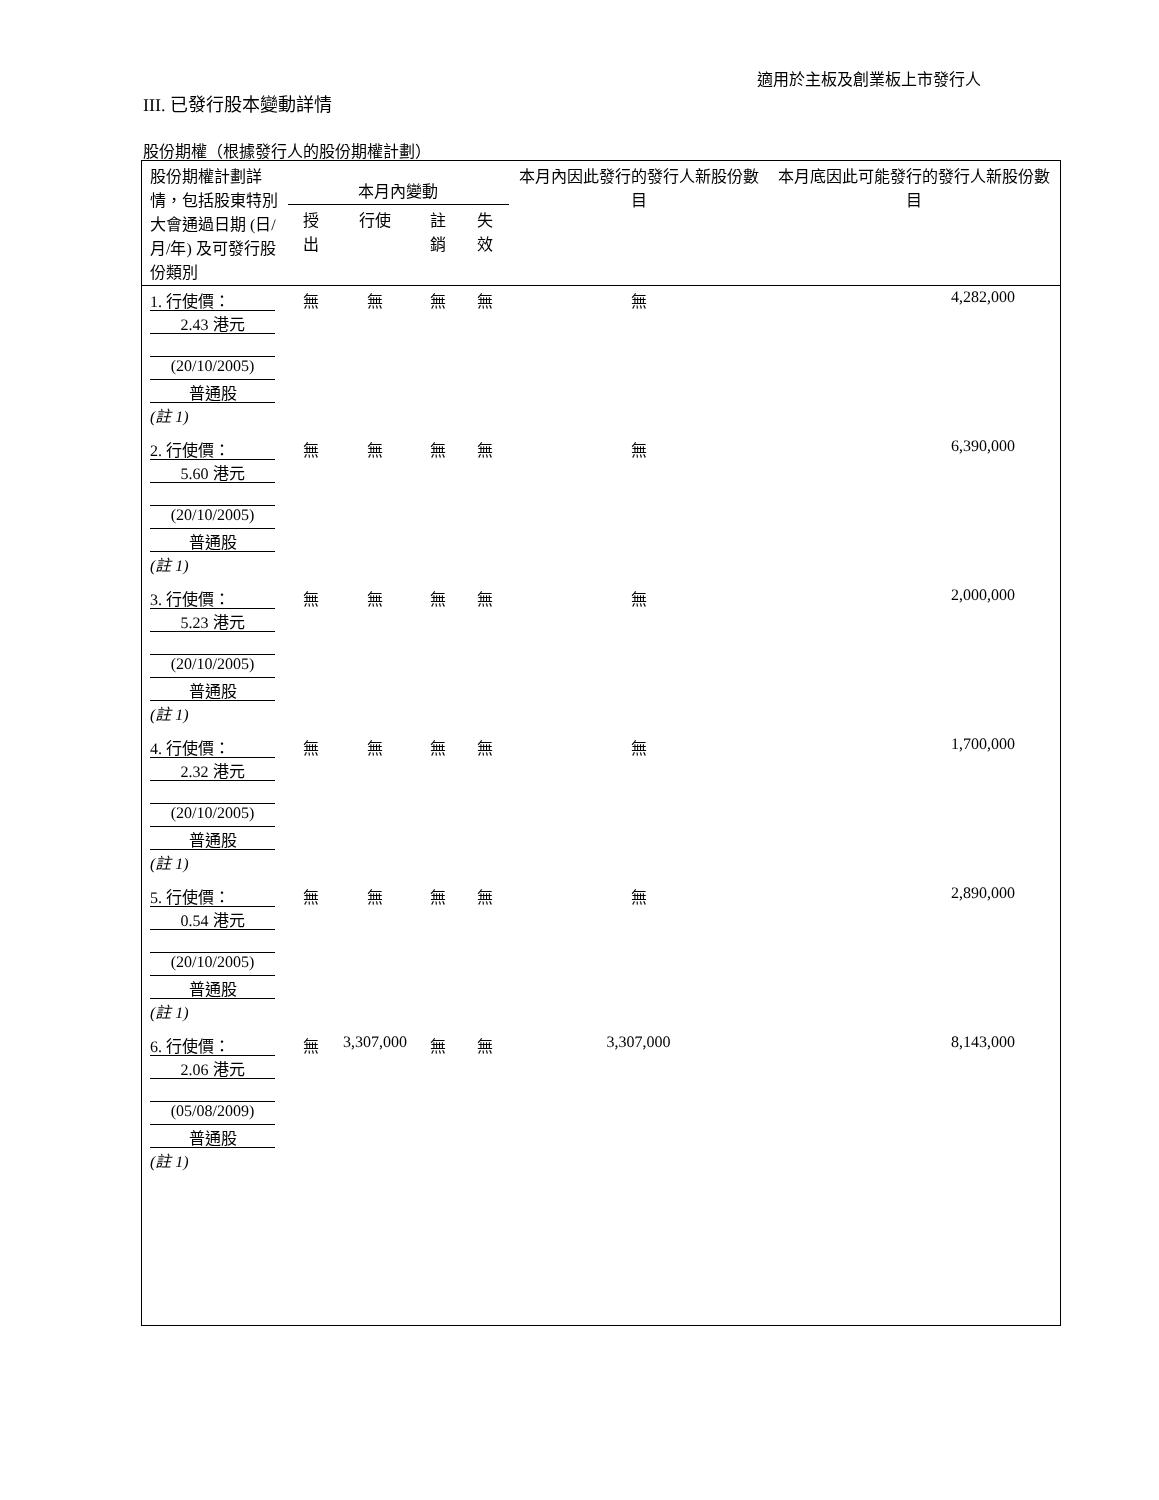適用於主板及創業板上市發行人
III. 已發行股本變動詳情
股份期權（根據發行人的股份期權計劃）
| 股份期權計劃詳情，包括股東特別大會通過日期 (日/月/年) 及可發行股份類別 | 本月內變動 | | | | 本月內因此發行的發行人新股份數目 | 本月底因此可能發行的發行人新股份數目 |
| --- | --- | --- | --- | --- | --- | --- |
| | 授出 | 行使 | 註銷 | 失效 | | |
| 1. 行使價： 2.43 港元 (20/10/2005) 普通股 (註 1) | 無 | 無 | 無 | 無 | 無 | 4,282,000 |
| 2. 行使價： 5.60 港元 (20/10/2005) 普通股 (註 1) | 無 | 無 | 無 | 無 | 無 | 6,390,000 |
| 3. 行使價： 5.23 港元 (20/10/2005) 普通股 (註 1) | 無 | 無 | 無 | 無 | 無 | 2,000,000 |
| 4. 行使價： 2.32 港元 (20/10/2005) 普通股 (註 1) | 無 | 無 | 無 | 無 | 無 | 1,700,000 |
| 5. 行使價： 0.54 港元 (20/10/2005) 普通股 (註 1) | 無 | 無 | 無 | 無 | 無 | 2,890,000 |
| 6. 行使價： 2.06 港元 (05/08/2009) 普通股 (註 1) | 無 | 3,307,000 | 無 | 無 | 3,307,000 | 8,143,000 |